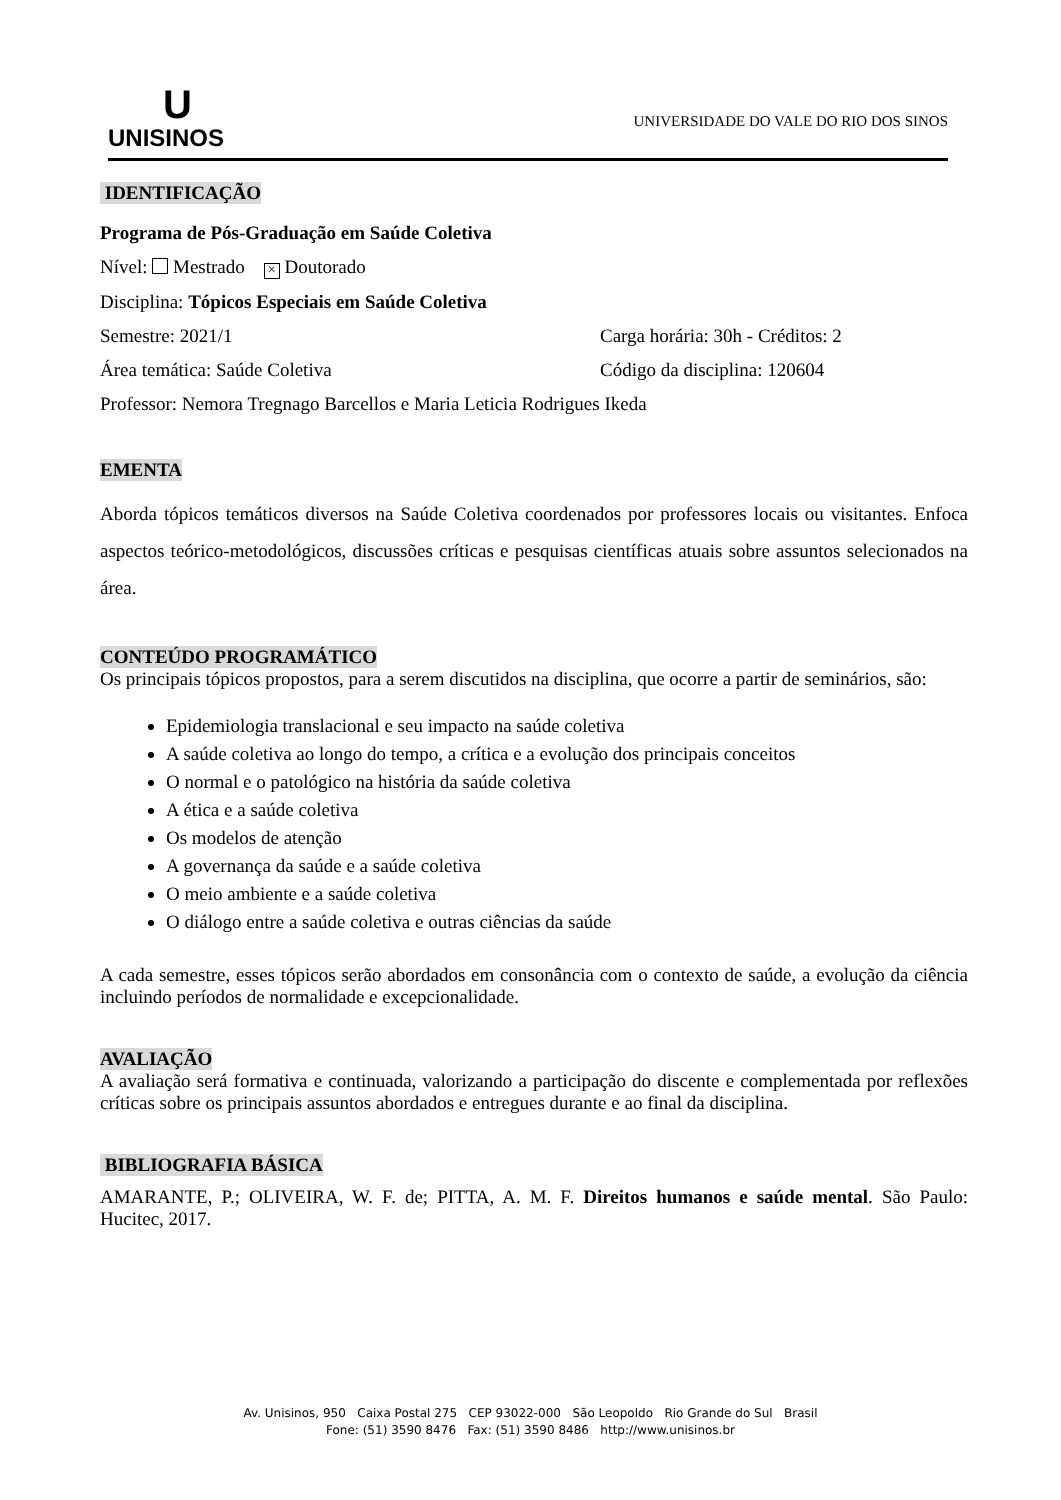U
UNISINOS
UNIVERSIDADE DO VALE DO RIO DOS SINOS
IDENTIFICAÇÃO
Programa de Pós-Graduação em Saúde Coletiva
Nível: Mestrado × Doutorado
Disciplina: Tópicos Especiais em Saúde Coletiva
Semestre: 2021/1 Carga horária: 30h - Créditos: 2
Área temática: Saúde Coletiva Código da disciplina: 120604
Professor: Nemora Tregnago Barcellos e Maria Leticia Rodrigues Ikeda
EMENTA
Aborda tópicos temáticos diversos na Saúde Coletiva coordenados por professores locais ou visitantes. Enfoca aspectos teórico-metodológicos, discussões críticas e pesquisas científicas atuais sobre assuntos selecionados na área.
CONTEÚDO PROGRAMÁTICO
Os principais tópicos propostos, para a serem discutidos na disciplina, que ocorre a partir de seminários, são:
Epidemiologia translacional e seu impacto na saúde coletiva
A saúde coletiva ao longo do tempo, a crítica e a evolução dos principais conceitos
O normal e o patológico na história da saúde coletiva
A ética e a saúde coletiva
Os modelos de atenção
A governança da saúde e a saúde coletiva
O meio ambiente e a saúde coletiva
O diálogo entre a saúde coletiva e outras ciências da saúde
A cada semestre, esses tópicos serão abordados em consonância com o contexto de saúde, a evolução da ciência incluindo períodos de normalidade e excepcionalidade.
AVALIAÇÃO
A avaliação será formativa e continuada, valorizando a participação do discente e complementada por reflexões críticas sobre os principais assuntos abordados e entregues durante e ao final da disciplina.
BIBLIOGRAFIA BÁSICA
AMARANTE, P.; OLIVEIRA, W. F. de; PITTA, A. M. F. Direitos humanos e saúde mental. São Paulo: Hucitec, 2017.
Av. Unisinos, 950 Caixa Postal 275 CEP 93022-000 São Leopoldo Rio Grande do Sul Brasil
Fone: (51) 3590 8476 Fax: (51) 3590 8486 http://www.unisinos.br